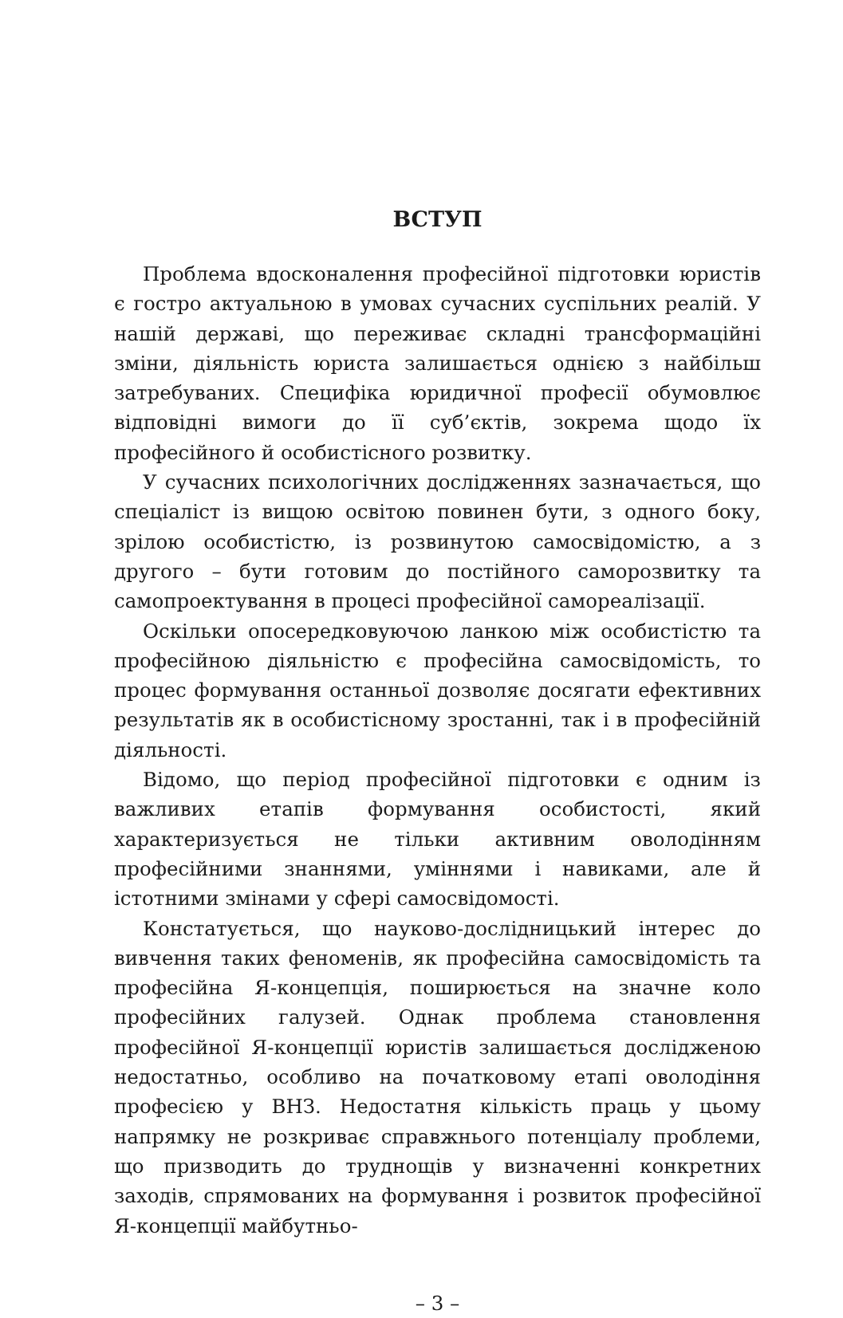ВСТУП
Проблема вдосконалення професійної підготовки юристів є гостро актуальною в умовах сучасних суспільних реалій. У нашій державі, що переживає складні трансформаційні зміни, діяльність юриста залишається однією з найбільш затребуваних. Специфіка юридичної професії обумовлює відповідні вимоги до її суб’єктів, зокрема щодо їх професійного й особистісного розвитку.
У сучасних психологічних дослідженнях зазначається, що спеціаліст із вищою освітою повинен бути, з одного боку, зрілою особистістю, із розвинутою самосвідомістю, а з другого – бути готовим до постійного саморозвитку та самопроектування в процесі професійної самореалізації.
Оскільки опосередковуючою ланкою між особистістю та професійною діяльністю є професійна самосвідомість, то процес формування останньої дозволяє досягати ефективних результатів як в особистісному зростанні, так і в професійній діяльності.
Відомо, що період професійної підготовки є одним із важливих етапів формування особистості, який характеризується не тільки активним оволодінням професійними знаннями, уміннями і навиками, але й істотними змінами у сфері самосвідомості.
Констатується, що науково-дослідницький інтерес до вивчення таких феноменів, як професійна самосвідомість та професійна Я-концепція, поширюється на значне коло професійних галузей. Однак проблема становлення професійної Я-концепції юристів залишається дослідженою недостатньо, особливо на початковому етапі оволодіння професією у ВНЗ. Недостатня кількість праць у цьому напрямку не розкриває справжнього потенціалу проблеми, що призводить до труднощів у визначенні конкретних заходів, спрямованих на формування і розвиток професійної Я-концепції майбутньо-
– 3 –